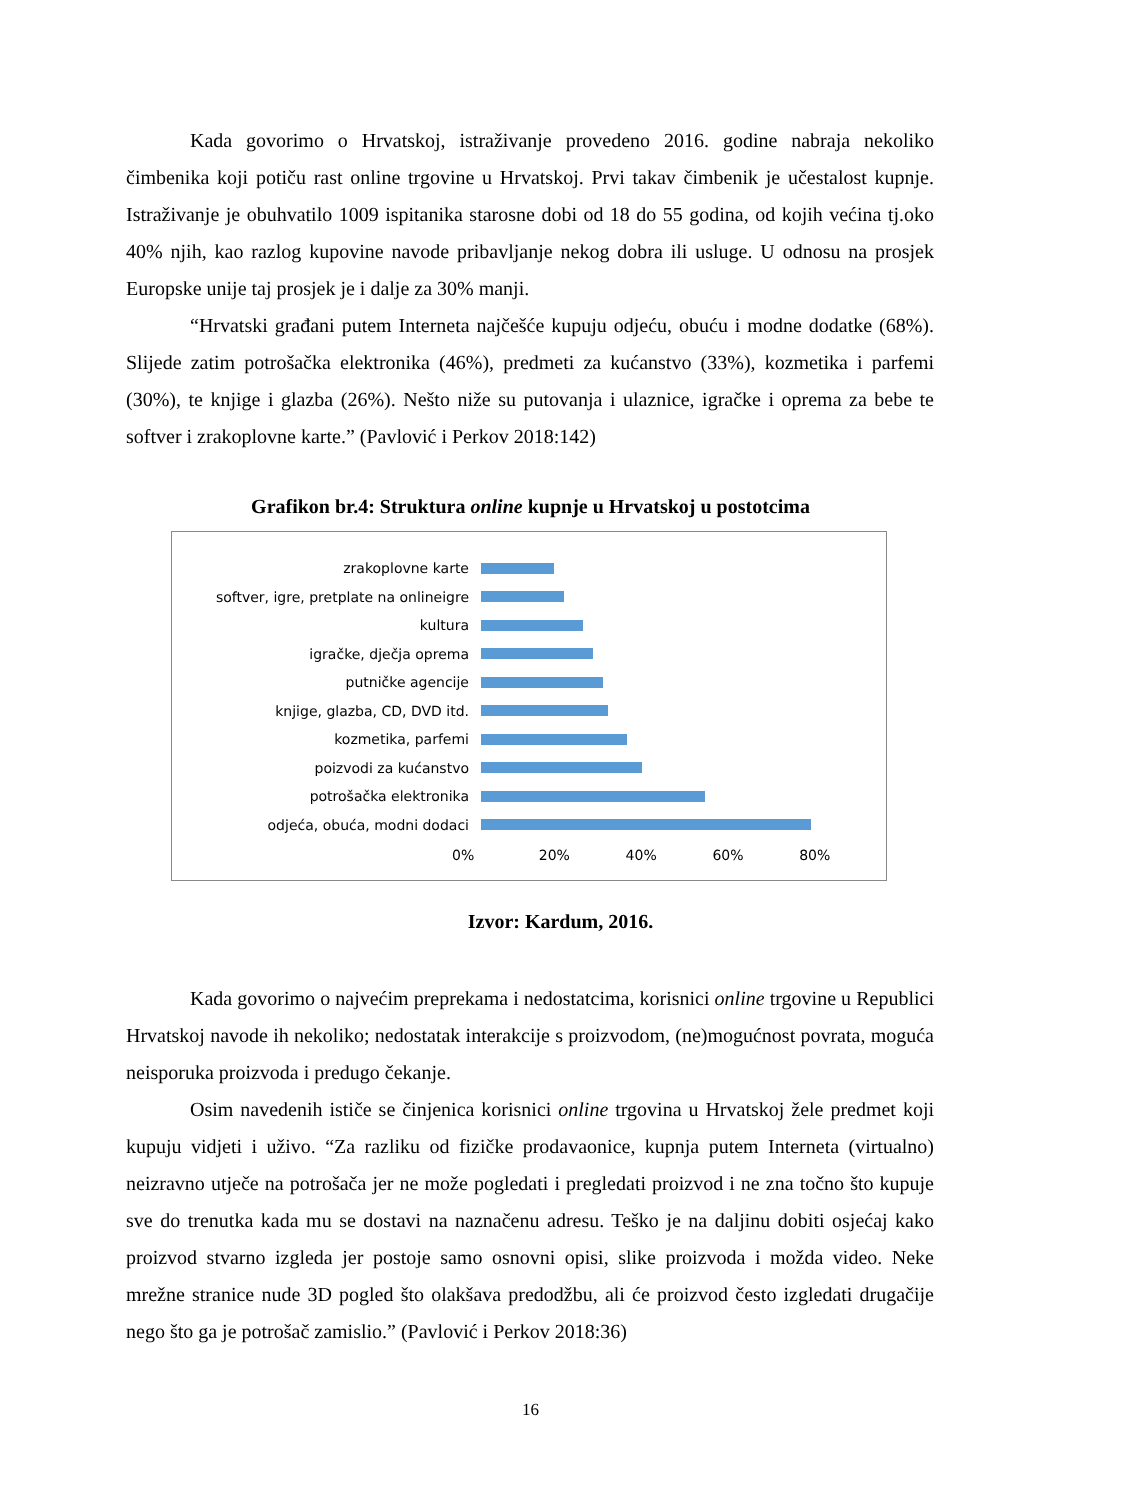Kada govorimo o Hrvatskoj, istraživanje provedeno 2016. godine nabraja nekoliko čimbenika koji potiču rast online trgovine u Hrvatskoj. Prvi takav čimbenik je učestalost kupnje. Istraživanje je obuhvatilo 1009 ispitanika starosne dobi od 18 do 55 godina, od kojih većina tj.oko 40% njih, kao razlog kupovine navode pribavljanje nekog dobra ili usluge. U odnosu na prosjek Europske unije taj prosjek je i dalje za 30% manji.
“Hrvatski građani putem Interneta najčešće kupuju odjeću, obuću i modne dodatke (68%). Slijede zatim potrošačka elektronika (46%), predmeti za kućanstvo (33%), kozmetika i parfemi (30%), te knjige i glazba (26%). Nešto niže su putovanja i ulaznice, igračke i oprema za bebe te softver i zrakoplovne karte.” (Pavlović i Perkov 2018:142)
Grafikon br.4: Struktura online kupnje u Hrvatskoj u postotcima
zrakoplovne karte
softver, igre, pretplate na onlineigre
kultura
igračke, dječja oprema
putničke agencije
knjige, glazba, CD, DVD itd.
kozmetika, parfemi
poizvodi za kućanstvo
potrošačka elektronika
odjeća, obuća, modni dodaci
0% 20% 40% 60% 80%
Izvor: Kardum, 2016.
Kada govorimo o najvećim preprekama i nedostatcima, korisnici online trgovine u Republici Hrvatskoj navode ih nekoliko; nedostatak interakcije s proizvodom, (ne)mogućnost povrata, moguća neisporuka proizvoda i predugo čekanje.
Osim navedenih ističe se činjenica korisnici online trgovina u Hrvatskoj žele predmet koji kupuju vidjeti i uživo. “Za razliku od fizičke prodavaonice, kupnja putem Interneta (virtualno) neizravno utječe na potrošača jer ne može pogledati i pregledati proizvod i ne zna točno što kupuje sve do trenutka kada mu se dostavi na naznačenu adresu. Teško je na daljinu dobiti osjećaj kako proizvod stvarno izgleda jer postoje samo osnovni opisi, slike proizvoda i možda video. Neke mrežne stranice nude 3D pogled što olakšava predodžbu, ali će proizvod često izgledati drugačije nego što ga je potrošač zamislio.” (Pavlović i Perkov 2018:36)
16